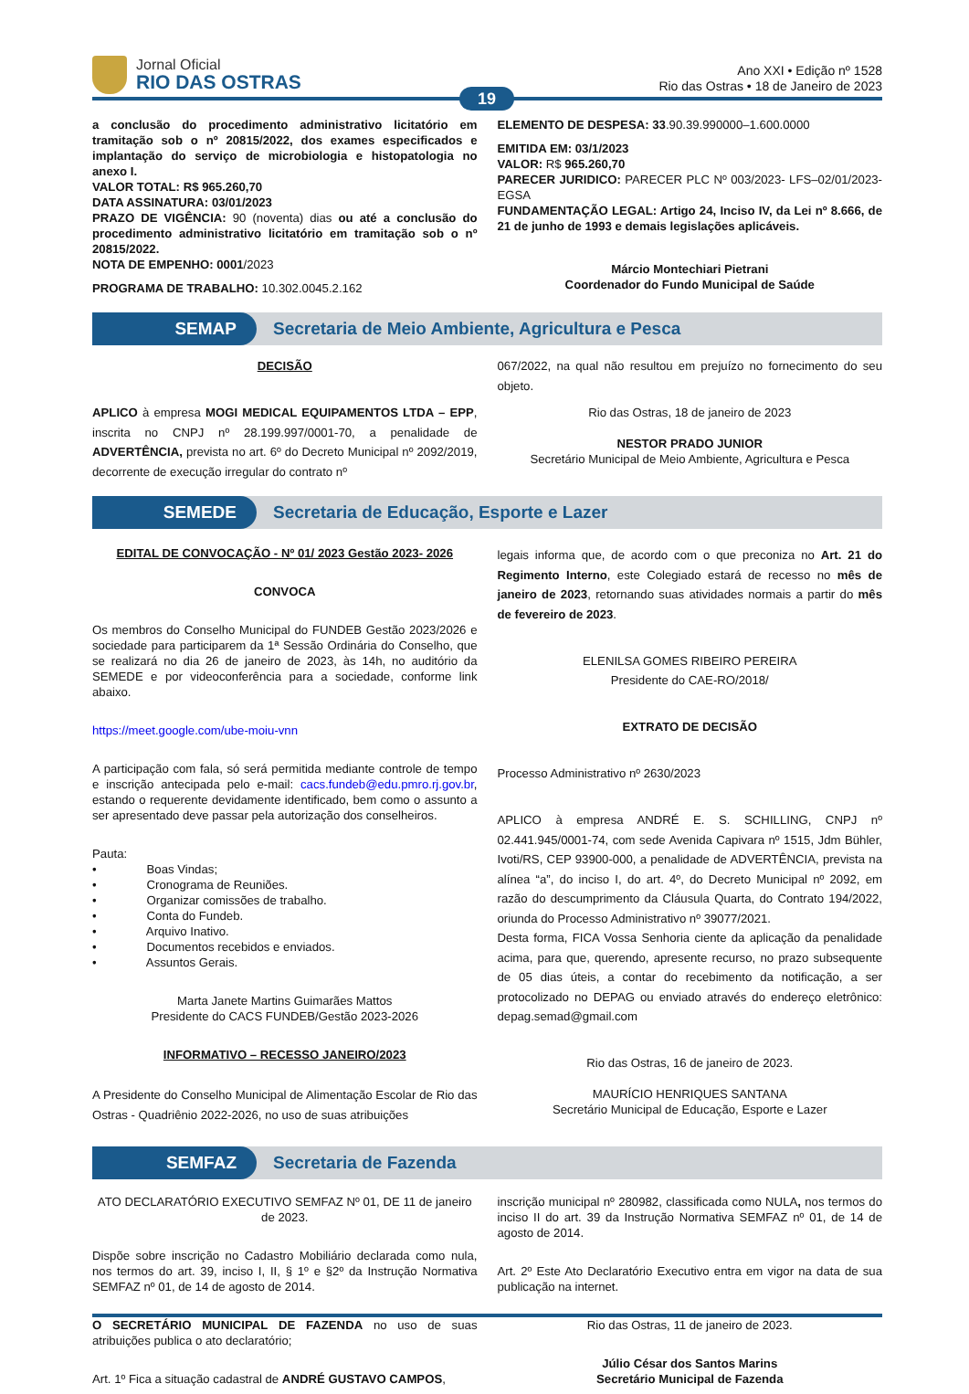Jornal Oficial
RIO DAS OSTRAS
Ano XXI • Edição nº 1528
Rio das Ostras • 18 de Janeiro de 2023
19
a conclusão do procedimento administrativo licitatório em tramitação sob o nº 20815/2022, dos exames especificados e implantação do serviço de microbiologia e histopatologia no anexo I.
VALOR TOTAL: R$ 965.260,70
DATA ASSINATURA: 03/01/2023
PRAZO DE VIGÊNCIA: 90 (noventa) dias ou até a conclusão do procedimento administrativo licitatório em tramitação sob o nº 20815/2022.
NOTA DE EMPENHO: 0001/2023
PROGRAMA DE TRABALHO: 10.302.0045.2.162
ELEMENTO DE DESPESA: 33.90.39.990000–1.600.0000
EMITIDA EM: 03/1/2023
VALOR: R$ 965.260,70
PARECER JURIDICO: PARECER PLC Nº 003/2023- LFS–02/01/2023-EGSA
FUNDAMENTAÇÃO LEGAL: Artigo 24, Inciso IV, da Lei nº 8.666, de 21 de junho de 1993 e demais legislações aplicáveis.
Márcio Montechiari Pietrani
Coordenador do Fundo Municipal de Saúde
SEMAP
Secretaria de Meio Ambiente, Agricultura e Pesca
DECISÃO
APLICO à empresa MOGI MEDICAL EQUIPAMENTOS LTDA – EPP, inscrita no CNPJ nº 28.199.997/0001-70, a penalidade de ADVERTÊNCIA, prevista no art. 6º do Decreto Municipal nº 2092/2019, decorrente de execução irregular do contrato nº
067/2022, na qual não resultou em prejuízo no fornecimento do seu objeto.
Rio das Ostras, 18 de janeiro de 2023
NESTOR PRADO JUNIOR
Secretário Municipal de Meio Ambiente, Agricultura e Pesca
SEMEDE
Secretaria de Educação, Esporte e Lazer
EDITAL DE CONVOCAÇÃO - Nº 01/ 2023 Gestão 2023- 2026
CONVOCA
Os membros do Conselho Municipal do FUNDEB Gestão 2023/2026 e sociedade para participarem da 1ª Sessão Ordinária do Conselho, que se realizará no dia 26 de janeiro de 2023, às 14h, no auditório da SEMEDE e por videoconferência para a sociedade, conforme link abaixo.
https://meet.google.com/ube-moiu-vnn
A participação com fala, só será permitida mediante controle de tempo e inscrição antecipada pelo e-mail: cacs.fundeb@edu.pmro.rj.gov.br, estando o requerente devidamente identificado, bem como o assunto a ser apresentado deve passar pela autorização dos conselheiros.
Pauta:
• Boas Vindas;
• Cronograma de Reuniões.
• Organizar comissões de trabalho.
• Conta do Fundeb.
• Arquivo Inativo.
• Documentos recebidos e enviados.
• Assuntos Gerais.
Marta Janete Martins Guimarães Mattos
Presidente do CACS FUNDEB/Gestão 2023-2026
INFORMATIVO – RECESSO JANEIRO/2023
A Presidente do Conselho Municipal de Alimentação Escolar de Rio das Ostras - Quadriênio 2022-2026, no uso de suas atribuições
legais informa que, de acordo com o que preconiza no Art. 21 do Regimento Interno, este Colegiado estará de recesso no mês de janeiro de 2023, retornando suas atividades normais a partir do mês de fevereiro de 2023.
ELENILSA GOMES RIBEIRO PEREIRA
Presidente do CAE-RO/2018/
EXTRATO DE DECISÃO
Processo Administrativo nº 2630/2023
APLICO à empresa ANDRÉ E. S. SCHILLING, CNPJ nº 02.441.945/0001-74, com sede Avenida Capivara nº 1515, Jdm Bühler, Ivoti/RS, CEP 93900-000, a penalidade de ADVERTÊNCIA, prevista na alínea “a”, do inciso I, do art. 4º, do Decreto Municipal nº 2092, em razão do descumprimento da Cláusula Quarta, do Contrato 194/2022, oriunda do Processo Administrativo nº 39077/2021.
Desta forma, FICA Vossa Senhoria ciente da aplicação da penalidade acima, para que, querendo, apresente recurso, no prazo subsequente de 05 dias úteis, a contar do recebimento da notificação, a ser protocolizado no DEPAG ou enviado através do endereço eletrônico: depag.semad@gmail.com
Rio das Ostras, 16 de janeiro de 2023.
MAURÍCIO HENRIQUES SANTANA
Secretário Municipal de Educação, Esporte e Lazer
SEMFAZ
Secretaria de Fazenda
ATO DECLARATÓRIO EXECUTIVO SEMFAZ Nº 01, DE 11 de janeiro de 2023.
Dispõe sobre inscrição no Cadastro Mobiliário declarada como nula, nos termos do art. 39, inciso I, II, § 1º e §2º da Instrução Normativa SEMFAZ nº 01, de 14 de agosto de 2014.
O SECRETÁRIO MUNICIPAL DE FAZENDA no uso de suas atribuições publica o ato declaratório;
Art. 1º Fica a situação cadastral de ANDRÉ GUSTAVO CAMPOS,
inscrição municipal nº 280982, classificada como NULA, nos termos do inciso II do art. 39 da Instrução Normativa SEMFAZ nº 01, de 14 de agosto de 2014.
Art. 2º Este Ato Declaratório Executivo entra em vigor na data de sua publicação na internet.
Rio das Ostras, 11 de janeiro de 2023.
Júlio César dos Santos Marins
Secretário Municipal de Fazenda